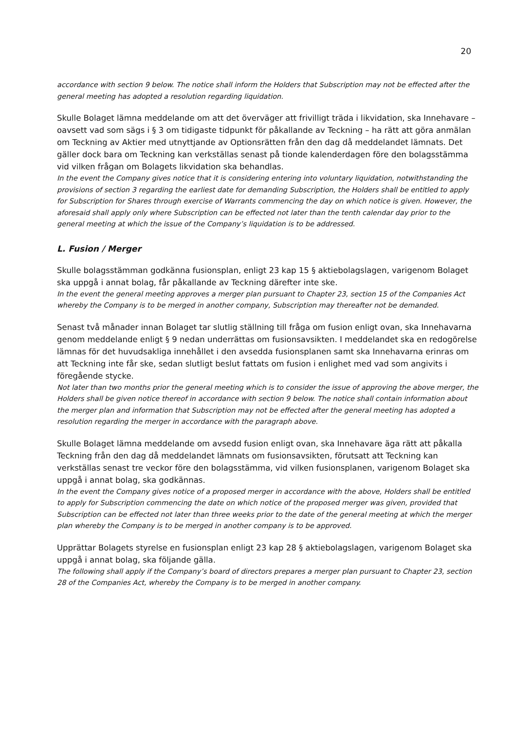20
accordance with section 9 below. The notice shall inform the Holders that Subscription may not be effected after the general meeting has adopted a resolution regarding liquidation.
Skulle Bolaget lämna meddelande om att det överväger att frivilligt träda i likvidation, ska Innehavare – oavsett vad som sägs i § 3 om tidigaste tidpunkt för påkallande av Teckning – ha rätt att göra anmälan om Teckning av Aktier med utnyttjande av Optionsrätten från den dag då meddelandet lämnats. Det gäller dock bara om Teckning kan verkställas senast på tionde kalenderdagen före den bolagsstämma vid vilken frågan om Bolagets likvidation ska behandlas.
In the event the Company gives notice that it is considering entering into voluntary liquidation, notwithstanding the provisions of section 3 regarding the earliest date for demanding Subscription, the Holders shall be entitled to apply for Subscription for Shares through exercise of Warrants commencing the day on which notice is given. However, the aforesaid shall apply only where Subscription can be effected not later than the tenth calendar day prior to the general meeting at which the issue of the Company’s liquidation is to be addressed.
L. Fusion / Merger
Skulle bolagsstämman godkänna fusionsplan, enligt 23 kap 15 § aktiebolagslagen, varigenom Bolaget ska uppgå i annat bolag, får påkallande av Teckning därefter inte ske.
In the event the general meeting approves a merger plan pursuant to Chapter 23, section 15 of the Companies Act whereby the Company is to be merged in another company, Subscription may thereafter not be demanded.
Senast två månader innan Bolaget tar slutlig ställning till fråga om fusion enligt ovan, ska Innehavarna genom meddelande enligt § 9 nedan underrättas om fusionsavsikten. I meddelandet ska en redogörelse lämnas för det huvudsakliga innehållet i den avsedda fusionsplanen samt ska Innehavarna erinras om att Teckning inte får ske, sedan slutligt beslut fattats om fusion i enlighet med vad som angivits i föregående stycke.
Not later than two months prior the general meeting which is to consider the issue of approving the above merger, the Holders shall be given notice thereof in accordance with section 9 below. The notice shall contain information about the merger plan and information that Subscription may not be effected after the general meeting has adopted a resolution regarding the merger in accordance with the paragraph above.
Skulle Bolaget lämna meddelande om avsedd fusion enligt ovan, ska Innehavare äga rätt att påkalla Teckning från den dag då meddelandet lämnats om fusionsavsikten, förutsatt att Teckning kan verkställas senast tre veckor före den bolagsstämma, vid vilken fusionsplanen, varigenom Bolaget ska uppgå i annat bolag, ska godkännas.
In the event the Company gives notice of a proposed merger in accordance with the above, Holders shall be entitled to apply for Subscription commencing the date on which notice of the proposed merger was given, provided that Subscription can be effected not later than three weeks prior to the date of the general meeting at which the merger plan whereby the Company is to be merged in another company is to be approved.
Upprättar Bolagets styrelse en fusionsplan enligt 23 kap 28 § aktiebolagslagen, varigenom Bolaget ska uppgå i annat bolag, ska följande gälla.
The following shall apply if the Company’s board of directors prepares a merger plan pursuant to Chapter 23, section 28 of the Companies Act, whereby the Company is to be merged in another company.